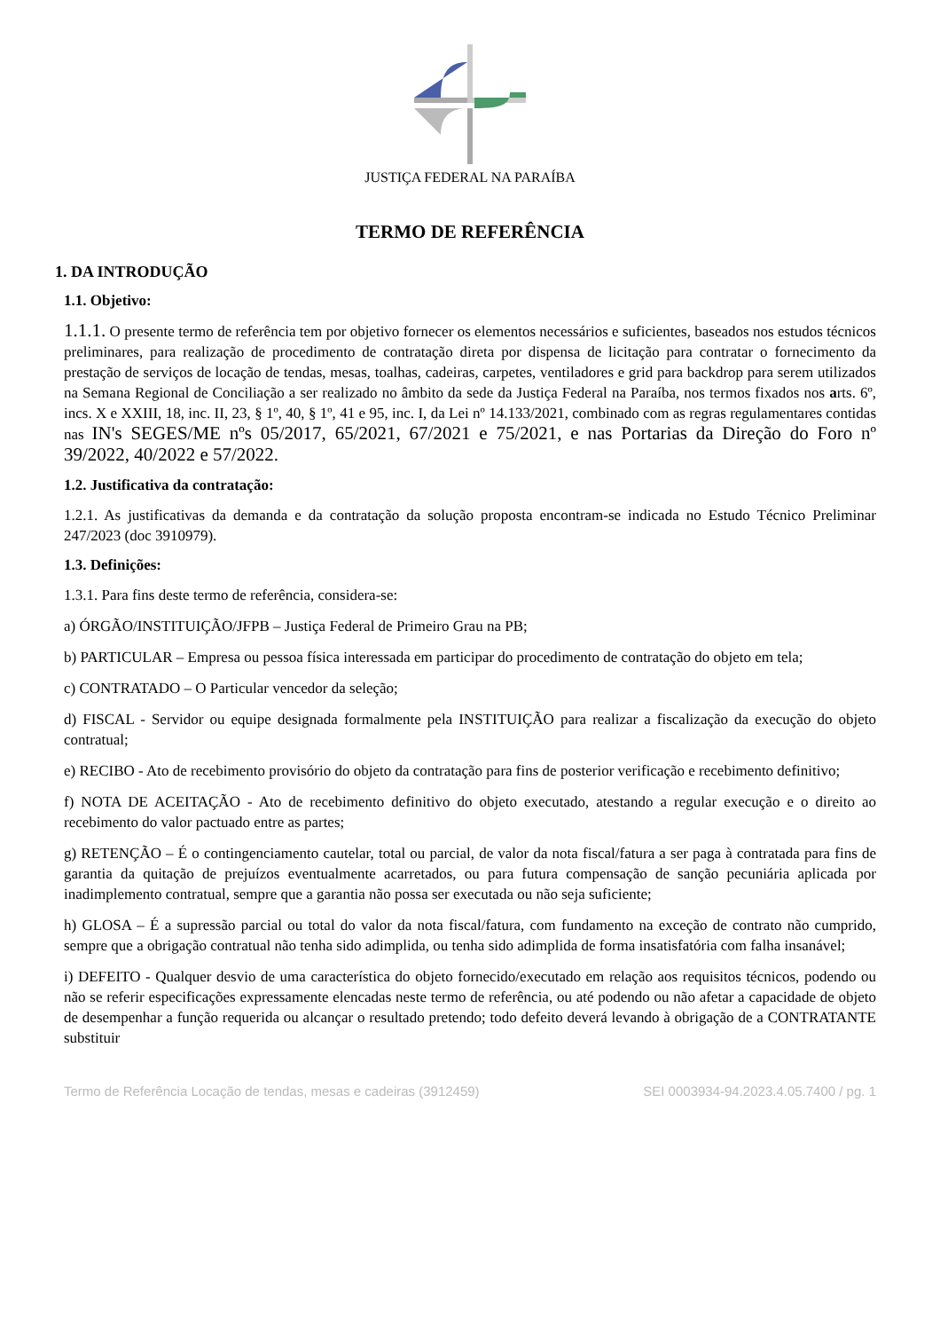JUSTIÇA FEDERAL NA PARAÍBA
TERMO DE REFERÊNCIA
1. DA INTRODUÇÃO
1.1. Objetivo:
1.1.1. O presente termo de referência tem por objetivo fornecer os elementos necessários e suficientes, baseados nos estudos técnicos preliminares, para realização de procedimento de contratação direta por dispensa de licitação para contratar o fornecimento da prestação de serviços de locação de tendas, mesas, toalhas, cadeiras, carpetes, ventiladores e grid para backdrop para serem utilizados na Semana Regional de Conciliação a ser realizado no âmbito da sede da Justiça Federal na Paraíba, nos termos fixados nos arts. 6º, incs. X e XXIII, 18, inc. II, 23, § 1º, 40, § 1º, 41 e 95, inc. I, da Lei nº 14.133/2021, combinado com as regras regulamentares contidas nas IN's SEGES/ME nºs 05/2017, 65/2021, 67/2021 e 75/2021, e nas Portarias da Direção do Foro nº 39/2022, 40/2022 e 57/2022.
1.2. Justificativa da contratação:
1.2.1. As justificativas da demanda e da contratação da solução proposta encontram-se indicada no Estudo Técnico Preliminar 247/2023 (doc 3910979).
1.3. Definições:
1.3.1. Para fins deste termo de referência, considera-se:
a) ÓRGÃO/INSTITUIÇÃO/JFPB – Justiça Federal de Primeiro Grau na PB;
b) PARTICULAR – Empresa ou pessoa física interessada em participar do procedimento de contratação do objeto em tela;
c) CONTRATADO – O Particular vencedor da seleção;
d) FISCAL - Servidor ou equipe designada formalmente pela INSTITUIÇÃO para realizar a fiscalização da execução do objeto contratual;
e) RECIBO - Ato de recebimento provisório do objeto da contratação para fins de posterior verificação e recebimento definitivo;
f) NOTA DE ACEITAÇÃO - Ato de recebimento definitivo do objeto executado, atestando a regular execução e o direito ao recebimento do valor pactuado entre as partes;
g) RETENÇÃO – É o contingenciamento cautelar, total ou parcial, de valor da nota fiscal/fatura a ser paga à contratada para fins de garantia da quitação de prejuízos eventualmente acarretados, ou para futura compensação de sanção pecuniária aplicada por inadimplemento contratual, sempre que a garantia não possa ser executada ou não seja suficiente;
h) GLOSA – É a supressão parcial ou total do valor da nota fiscal/fatura, com fundamento na exceção de contrato não cumprido, sempre que a obrigação contratual não tenha sido adimplida, ou tenha sido adimplida de forma insatisfatória com falha insanável;
i) DEFEITO - Qualquer desvio de uma característica do objeto fornecido/executado em relação aos requisitos técnicos, podendo ou não se referir especificações expressamente elencadas neste termo de referência, ou até podendo ou não afetar a capacidade de objeto de desempenhar a função requerida ou alcançar o resultado pretendo; todo defeito deverá levando à obrigação de a CONTRATANTE substituir
Termo de Referência Locação de tendas, mesas e cadeiras (3912459) SEI 0003934-94.2023.4.05.7400 / pg. 1